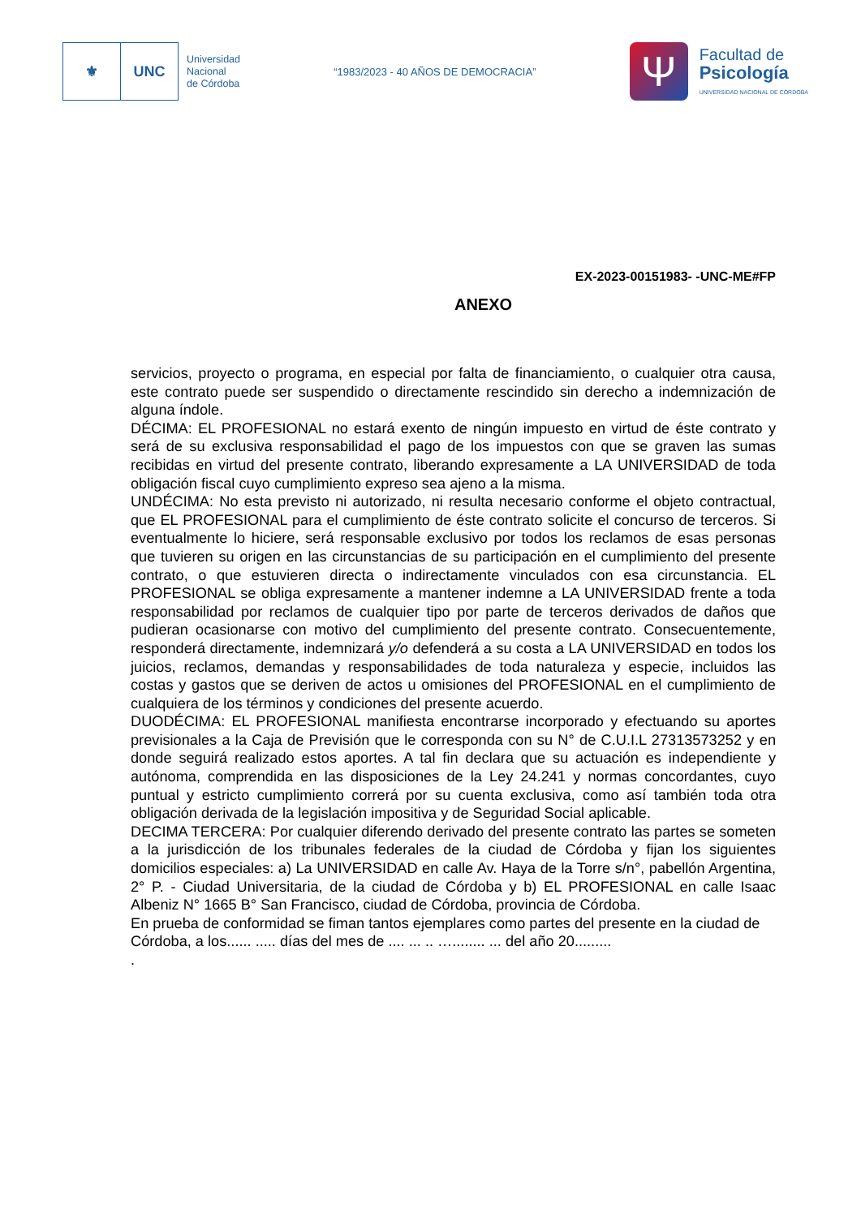⚜ UNC
Universidad
Nacional
de Córdoba
“1983/2023 - 40 AÑOS DE DEMOCRACIA”
Ψ
Facultad de
Psicología
UNIVERSIDAD NACIONAL DE CÓRDOBA
EX-2023-00151983- -UNC-ME#FP
ANEXO
servicios, proyecto o programa, en especial por falta de financiamiento, o cualquier otra causa, este contrato puede ser suspendido o directamente rescindido sin derecho a indemnización de alguna índole.
DÉCIMA: EL PROFESIONAL no estará exento de ningún impuesto en virtud de éste contrato y será de su exclusiva responsabilidad el pago de los impuestos con que se graven las sumas recibidas en virtud del presente contrato, liberando expresamente a LA UNIVERSIDAD de toda obligación fiscal cuyo cumplimiento expreso sea ajeno a la misma.
UNDÉCIMA: No esta previsto ni autorizado, ni resulta necesario conforme el objeto contractual, que EL PROFESIONAL para el cumplimiento de éste contrato solicite el concurso de terceros. Si eventualmente lo hiciere, será responsable exclusivo por todos los reclamos de esas personas que tuvieren su origen en las circunstancias de su participación en el cumplimiento del presente contrato, o que estuvieren directa o indirectamente vinculados con esa circunstancia. EL PROFESIONAL se obliga expresamente a mantener indemne a LA UNIVERSIDAD frente a toda responsabilidad por reclamos de cualquier tipo por parte de terceros derivados de daños que pudieran ocasionarse con motivo del cumplimiento del presente contrato. Consecuentemente, responderá directamente, indemnizará y/o defenderá a su costa a LA UNIVERSIDAD en todos los juicios, reclamos, demandas y responsabilidades de toda naturaleza y especie, incluidos las costas y gastos que se deriven de actos u omisiones del PROFESIONAL en el cumplimiento de cualquiera de los términos y condiciones del presente acuerdo.
DUODÉCIMA: EL PROFESIONAL manifiesta encontrarse incorporado y efectuando su aportes previsionales a la Caja de Previsión que le corresponda con su N° de C.U.I.L 27313573252 y en donde seguirá realizado estos aportes. A tal fin declara que su actuación es independiente y autónoma, comprendida en las disposiciones de la Ley 24.241 y normas concordantes, cuyo puntual y estricto cumplimiento correrá por su cuenta exclusiva, como así también toda otra obligación derivada de la legislación impositiva y de Seguridad Social aplicable.
DECIMA TERCERA: Por cualquier diferendo derivado del presente contrato las partes se someten a la jurisdicción de los tribunales federales de la ciudad de Córdoba y fijan los siguientes domicilios especiales: a) La UNIVERSIDAD en calle Av. Haya de la Torre s/n°, pabellón Argentina, 2° P. - Ciudad Universitaria, de la ciudad de Córdoba y b) EL PROFESIONAL en calle Isaac Albeniz N° 1665 B° San Francisco, ciudad de Córdoba, provincia de Córdoba.
En prueba de conformidad se fiman tantos ejemplares como partes del presente en la ciudad de Córdoba, a los...... ..... días del mes de .... ... .. …........ ... del año 20.........
.